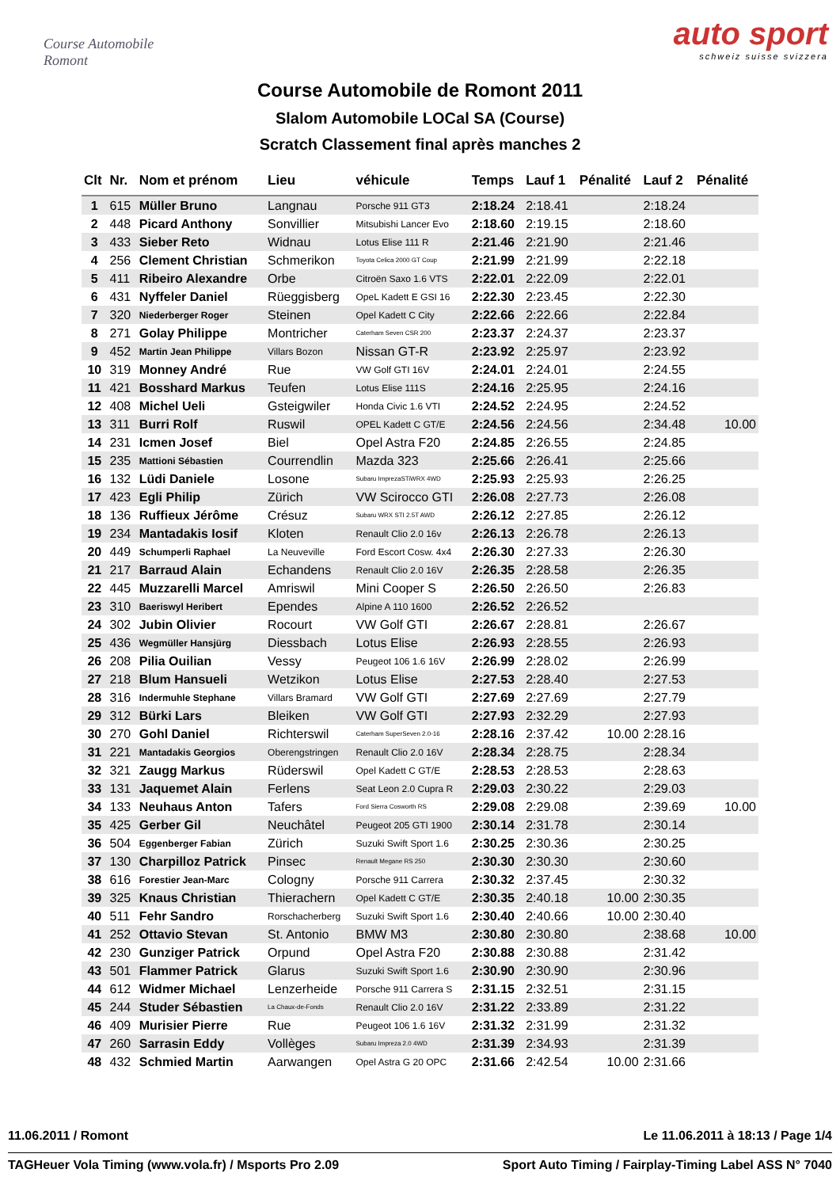Course Automobile Romont
auto sport
schweiz suisse svizzera
Course Automobile de Romont 2011
Slalom Automobile LOCal SA (Course)
Scratch Classement final après manches 2
| Clt | Nr. | Nom et prénom | Lieu | véhicule | Temps | Lauf 1 | Pénalité | Lauf 2 | Pénalité |
| --- | --- | --- | --- | --- | --- | --- | --- | --- | --- |
| 1 | 615 | Müller Bruno | Langnau | Porsche 911 GT3 | 2:18.24 | 2:18.41 | | 2:18.24 | |
| 2 | 448 | Picard Anthony | Sonvillier | Mitsubishi Lancer Evo | 2:18.60 | 2:19.15 | | 2:18.60 | |
| 3 | 433 | Sieber Reto | Widnau | Lotus Elise 111 R | 2:21.46 | 2:21.90 | | 2:21.46 | |
| 4 | 256 | Clement Christian | Schmerikon | Toyota Celica 2000 GT Coup | 2:21.99 | 2:21.99 | | 2:22.18 | |
| 5 | 411 | Ribeiro Alexandre | Orbe | Citroën Saxo 1.6 VTS | 2:22.01 | 2:22.09 | | 2:22.01 | |
| 6 | 431 | Nyffeler Daniel | Rüeggisberg | OpeL Kadett E GSI 16 | 2:22.30 | 2:23.45 | | 2:22.30 | |
| 7 | 320 | Niederberger Roger | Steinen | Opel Kadett C City | 2:22.66 | 2:22.66 | | 2:22.84 | |
| 8 | 271 | Golay Philippe | Montricher | Caterham Seven CSR 200 | 2:23.37 | 2:24.37 | | 2:23.37 | |
| 9 | 452 | Martin Jean Philippe | Villars Bozon | Nissan GT-R | 2:23.92 | 2:25.97 | | 2:23.92 | |
| 10 | 319 | Monney André | Rue | VW Golf GTI 16V | 2:24.01 | 2:24.01 | | 2:24.55 | |
| 11 | 421 | Bosshard Markus | Teufen | Lotus Elise 111S | 2:24.16 | 2:25.95 | | 2:24.16 | |
| 12 | 408 | Michel Ueli | Gsteigwiler | Honda Civic 1.6 VTI | 2:24.52 | 2:24.95 | | 2:24.52 | |
| 13 | 311 | Burri Rolf | Ruswil | OPEL Kadett C GT/E | 2:24.56 | 2:24.56 | | 2:34.48 | 10.00 |
| 14 | 231 | Icmen Josef | Biel | Opel Astra F20 | 2:24.85 | 2:26.55 | | 2:24.85 | |
| 15 | 235 | Mattioni Sébastien | Courrendlin | Mazda 323 | 2:25.66 | 2:26.41 | | 2:25.66 | |
| 16 | 132 | Lüdi Daniele | Losone | Subaru ImprezaSTiWRX 4WD | 2:25.93 | 2:25.93 | | 2:26.25 | |
| 17 | 423 | Egli Philip | Zürich | VW Scirocco GTI | 2:26.08 | 2:27.73 | | 2:26.08 | |
| 18 | 136 | Ruffieux Jérôme | Crésuz | Subaru WRX STI 2.5T AWD | 2:26.12 | 2:27.85 | | 2:26.12 | |
| 19 | 234 | Mantadakis Iosif | Kloten | Renault Clio 2.0 16v | 2:26.13 | 2:26.78 | | 2:26.13 | |
| 20 | 449 | Schumperli Raphael | La Neuveville | Ford Escort Cosw. 4x4 | 2:26.30 | 2:27.33 | | 2:26.30 | |
| 21 | 217 | Barraud Alain | Echandens | Renault Clio 2.0 16V | 2:26.35 | 2:28.58 | | 2:26.35 | |
| 22 | 445 | Muzzarelli Marcel | Amriswil | Mini Cooper S | 2:26.50 | 2:26.50 | | 2:26.83 | |
| 23 | 310 | Baeriswyl Heribert | Ependes | Alpine A 110 1600 | 2:26.52 | 2:26.52 | | | |
| 24 | 302 | Jubin Olivier | Rocourt | VW Golf GTI | 2:26.67 | 2:28.81 | | 2:26.67 | |
| 25 | 436 | Wegmüller Hansjürg | Diessbach | Lotus Elise | 2:26.93 | 2:28.55 | | 2:26.93 | |
| 26 | 208 | Pilia Ouilian | Vessy | Peugeot 106 1.6 16V | 2:26.99 | 2:28.02 | | 2:26.99 | |
| 27 | 218 | Blum Hansueli | Wetzikon | Lotus Elise | 2:27.53 | 2:28.40 | | 2:27.53 | |
| 28 | 316 | Indermuhle Stephane | Villars Bramard | VW Golf GTI | 2:27.69 | 2:27.69 | | 2:27.79 | |
| 29 | 312 | Bürki Lars | Bleiken | VW Golf GTI | 2:27.93 | 2:32.29 | | 2:27.93 | |
| 30 | 270 | Gohl Daniel | Richterswil | Caterham SuperSeven 2.0-16 | 2:28.16 | 2:37.42 | 10.00 | 2:28.16 | |
| 31 | 221 | Mantadakis Georgios | Oberengstringen | Renault Clio 2.0 16V | 2:28.34 | 2:28.75 | | 2:28.34 | |
| 32 | 321 | Zaugg Markus | Rüderswil | Opel Kadett C GT/E | 2:28.53 | 2:28.53 | | 2:28.63 | |
| 33 | 131 | Jaquemet Alain | Ferlens | Seat Leon 2.0 Cupra R | 2:29.03 | 2:30.22 | | 2:29.03 | |
| 34 | 133 | Neuhaus Anton | Tafers | Ford Sierra Cosworth RS | 2:29.08 | 2:29.08 | | 2:39.69 | 10.00 |
| 35 | 425 | Gerber Gil | Neuchâtel | Peugeot 205 GTI 1900 | 2:30.14 | 2:31.78 | | 2:30.14 | |
| 36 | 504 | Eggenberger Fabian | Zürich | Suzuki Swift Sport 1.6 | 2:30.25 | 2:30.36 | | 2:30.25 | |
| 37 | 130 | Charpilloz Patrick | Pinsec | Renault Megane RS 250 | 2:30.30 | 2:30.30 | | 2:30.60 | |
| 38 | 616 | Forestier Jean-Marc | Cologny | Porsche 911 Carrera | 2:30.32 | 2:37.45 | | 2:30.32 | |
| 39 | 325 | Knaus Christian | Thierachern | Opel Kadett C GT/E | 2:30.35 | 2:40.18 | 10.00 | 2:30.35 | |
| 40 | 511 | Fehr Sandro | Rorschacherberg | Suzuki Swift Sport 1.6 | 2:30.40 | 2:40.66 | 10.00 | 2:30.40 | |
| 41 | 252 | Ottavio Stevan | St. Antonio | BMW M3 | 2:30.80 | 2:30.80 | | 2:38.68 | 10.00 |
| 42 | 230 | Gunziger Patrick | Orpund | Opel Astra F20 | 2:30.88 | 2:30.88 | | 2:31.42 | |
| 43 | 501 | Flammer Patrick | Glarus | Suzuki Swift Sport 1.6 | 2:30.90 | 2:30.90 | | 2:30.96 | |
| 44 | 612 | Widmer Michael | Lenzerheide | Porsche 911 Carrera S | 2:31.15 | 2:32.51 | | 2:31.15 | |
| 45 | 244 | Studer Sébastien | La Chaux-de-Fonds | Renault Clio 2.0 16V | 2:31.22 | 2:33.89 | | 2:31.22 | |
| 46 | 409 | Murisier Pierre | Rue | Peugeot 106 1.6 16V | 2:31.32 | 2:31.99 | | 2:31.32 | |
| 47 | 260 | Sarrasin Eddy | Vollèges | Subaru Impreza 2.0 4WD | 2:31.39 | 2:34.93 | | 2:31.39 | |
| 48 | 432 | Schmied Martin | Aarwangen | Opel Astra G 20 OPC | 2:31.66 | 2:42.54 | 10.00 | 2:31.66 | |
11.06.2011 / Romont Le 11.06.2011 à 18:13 / Page 1/4
TAGHeuer Vola Timing (www.vola.fr) / Msports Pro 2.09 Sport Auto Timing / Fairplay-Timing Label ASS N° 7040